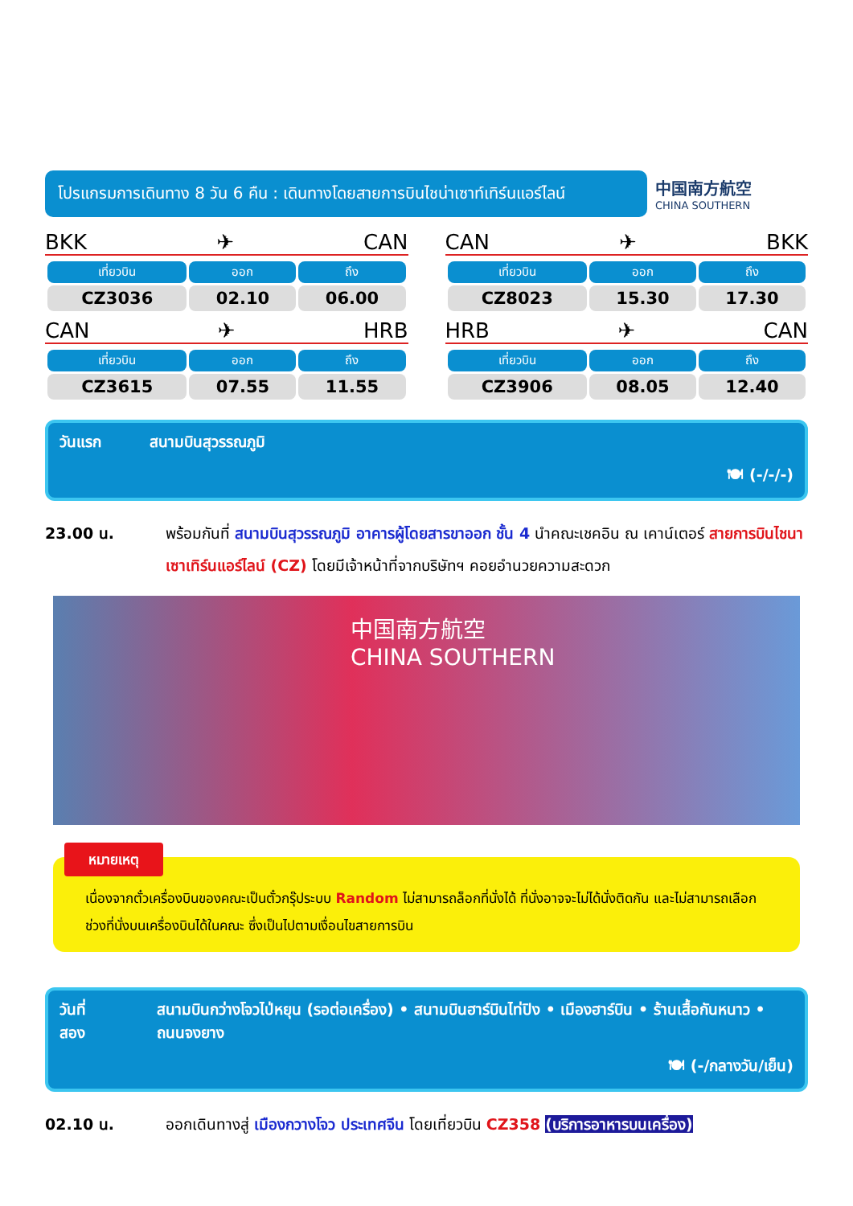โปรแกรมการเดินทาง 8 วัน 6 คืน : เดินทางโดยสายการบินไชน่าเซาท์เทิร์นแอร์ไลน์
中国南方航空
CHINA SOUTHERN
BKK ✈ CAN
| เที่ยวบิน | ออก | ถึง |
| --- | --- | --- |
| CZ3036 | 02.10 | 06.00 |
CAN ✈ HRB
| เที่ยวบิน | ออก | ถึง |
| --- | --- | --- |
| CZ3615 | 07.55 | 11.55 |
CAN ✈ BKK
| เที่ยวบิน | ออก | ถึง |
| --- | --- | --- |
| CZ8023 | 15.30 | 17.30 |
HRB ✈ CAN
| เที่ยวบิน | ออก | ถึง |
| --- | --- | --- |
| CZ3906 | 08.05 | 12.40 |
วันแรก สนามบินสุวรรณภูมิ
🍽 (-/-/-)
23.00 น. พร้อมกันที่ สนามบินสุวรรณภูมิ อาคารผู้โดยสารขาออก ชั้น 4 นำคณะเชคอิน ณ เคาน์เตอร์ สายการบินไชนาเซาเทิร์นแอร์ไลน์ (CZ) โดยมีเจ้าหน้าที่จากบริษัทฯ คอยอำนวยความสะดวก
中国南方航空
CHINA SOUTHERN
หมายเหตุ
เนื่องจากตั๋วเครื่องบินของคณะเป็นตั๋วกรุ๊ประบบ Random ไม่สามารถล็อกที่นั่งได้ ที่นั่งอาจจะไม่ได้นั่งติดกัน และไม่สามารถเลือกช่วงที่นั่งบนเครื่องบินได้ในคณะ ซึ่งเป็นไปตามเงื่อนไขสายการบิน
วันที่สอง สนามบินกว่างโจวไป่หยุน (รอต่อเครื่อง) • สนามบินฮาร์บินไท่ปิง • เมืองฮาร์บิน • ร้านเสื้อกันหนาว • ถนนจงยาง
🍽 (-/กลางวัน/เย็น)
02.10 น. ออกเดินทางสู่ เมืองกวางโจว ประเทศจีน โดยเที่ยวบิน CZ358 (บริการอาหารบนเครื่อง)